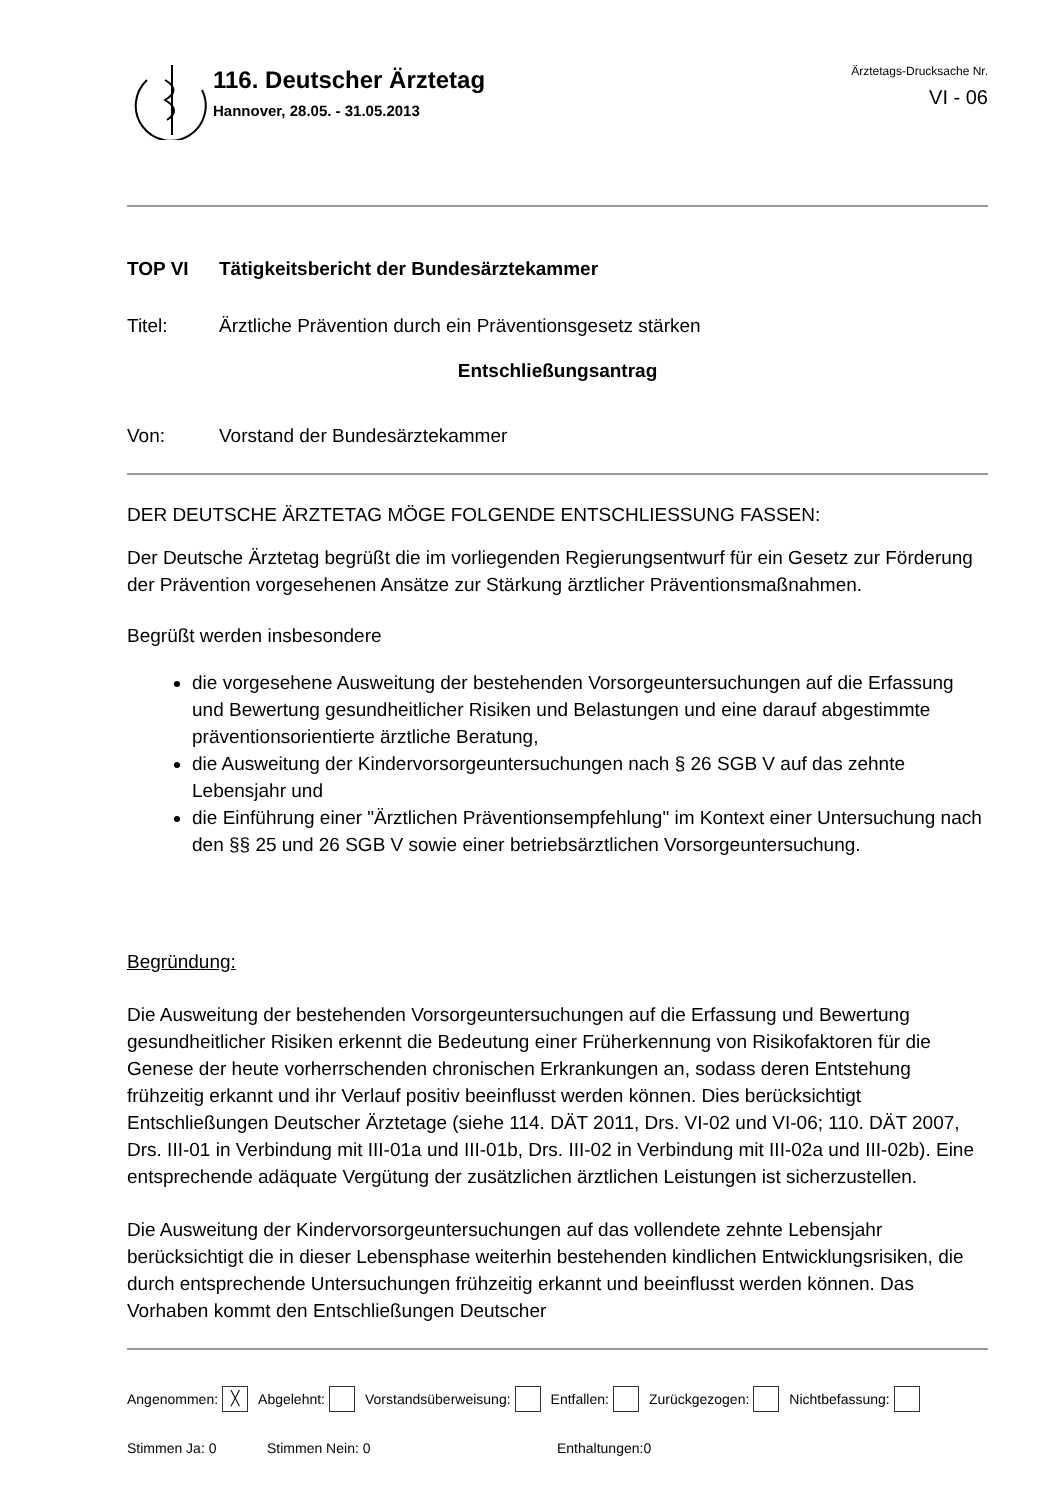116. Deutscher Ärztetag
Hannover, 28.05. - 31.05.2013
Ärztetags-Drucksache Nr.
VI - 06
TOP VI Tätigkeitsbericht der Bundesärztekammer
Titel: Ärztliche Prävention durch ein Präventionsgesetz stärken
Entschließungsantrag
Von: Vorstand der Bundesärztekammer
DER DEUTSCHE ÄRZTETAG MÖGE FOLGENDE ENTSCHLIESSUNG FASSEN:
Der Deutsche Ärztetag begrüßt die im vorliegenden Regierungsentwurf für ein Gesetz zur Förderung der Prävention vorgesehenen Ansätze zur Stärkung ärztlicher Präventionsmaßnahmen.
Begrüßt werden insbesondere
die vorgesehene Ausweitung der bestehenden Vorsorgeuntersuchungen auf die Erfassung und Bewertung gesundheitlicher Risiken und Belastungen und eine darauf abgestimmte präventionsorientierte ärztliche Beratung,
die Ausweitung der Kindervorsorgeuntersuchungen nach § 26 SGB V auf das zehnte Lebensjahr und
die Einführung einer "Ärztlichen Präventionsempfehlung" im Kontext einer Untersuchung nach den §§ 25 und 26 SGB V sowie einer betriebsärztlichen Vorsorgeuntersuchung.
Begründung:
Die Ausweitung der bestehenden Vorsorgeuntersuchungen auf die Erfassung und Bewertung gesundheitlicher Risiken erkennt die Bedeutung einer Früherkennung von Risikofaktoren für die Genese der heute vorherrschenden chronischen Erkrankungen an, sodass deren Entstehung frühzeitig erkannt und ihr Verlauf positiv beeinflusst werden können. Dies berücksichtigt Entschließungen Deutscher Ärztetage (siehe 114. DÄT 2011, Drs. VI-02 und VI-06; 110. DÄT 2007, Drs. III-01 in Verbindung mit III-01a und III-01b, Drs. III-02 in Verbindung mit III-02a und III-02b). Eine entsprechende adäquate Vergütung der zusätzlichen ärztlichen Leistungen ist sicherzustellen.
Die Ausweitung der Kindervorsorgeuntersuchungen auf das vollendete zehnte Lebensjahr berücksichtigt die in dieser Lebensphase weiterhin bestehenden kindlichen Entwicklungsrisiken, die durch entsprechende Untersuchungen frühzeitig erkannt und beeinflusst werden können. Das Vorhaben kommt den Entschließungen Deutscher
Angenommen: ╳ Abgelehnt: Vorstandsüberweisung: Entfallen: Zurückgezogen: Nichtbefassung:
Stimmen Ja: 0 Stimmen Nein: 0 Enthaltungen:0